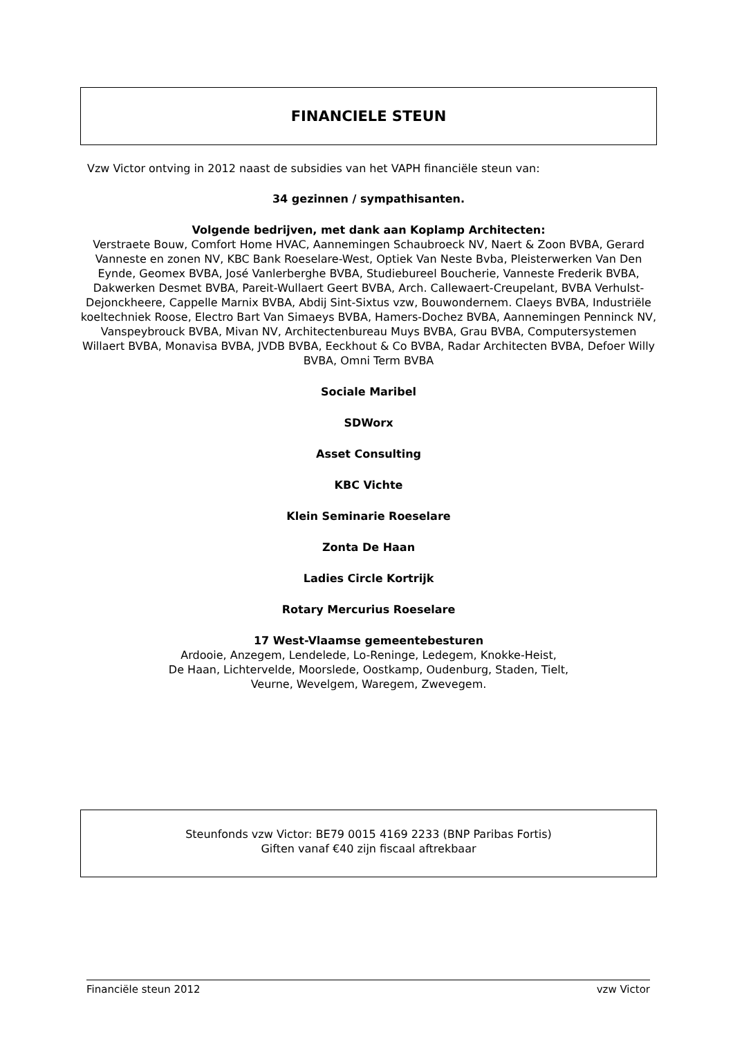FINANCIELE STEUN
Vzw Victor ontving in 2012 naast de subsidies van het VAPH financiële steun van:
34 gezinnen / sympathisanten.
Volgende bedrijven, met dank aan Koplamp Architecten:
Verstraete Bouw, Comfort Home HVAC, Aannemingen Schaubroeck NV, Naert & Zoon BVBA, Gerard Vanneste en zonen NV, KBC Bank Roeselare-West, Optiek Van Neste Bvba, Pleisterwerken Van Den Eynde, Geomex BVBA, José Vanlerberghe BVBA, Studiebureel Boucherie, Vanneste Frederik BVBA, Dakwerken Desmet BVBA, Pareit-Wullaert Geert BVBA, Arch. Callewaert-Creupelant, BVBA Verhulst-Dejonckheere, Cappelle Marnix BVBA, Abdij Sint-Sixtus vzw, Bouwondernem. Claeys BVBA, Industriële koeltechniek Roose, Electro Bart Van Simaeys BVBA, Hamers-Dochez BVBA, Aannemingen Penninck NV, Vanspeybrouck BVBA, Mivan NV, Architectenbureau Muys BVBA, Grau BVBA, Computersystemen Willaert BVBA, Monavisa BVBA, JVDB BVBA, Eeckhout & Co BVBA, Radar Architecten BVBA, Defoer Willy BVBA, Omni Term BVBA
Sociale Maribel
SDWorx
Asset Consulting
KBC Vichte
Klein Seminarie Roeselare
Zonta De Haan
Ladies Circle Kortrijk
Rotary Mercurius Roeselare
17 West-Vlaamse gemeentebesturen
Ardooie, Anzegem, Lendelede, Lo-Reninge, Ledegem, Knokke-Heist,
De Haan, Lichtervelde, Moorslede, Oostkamp, Oudenburg, Staden, Tielt,
Veurne, Wevelgem, Waregem, Zwevegem.
Steunfonds vzw Victor: BE79 0015 4169 2233 (BNP Paribas Fortis)
Giften vanaf €40 zijn fiscaal aftrekbaar
Financiële steun 2012 vzw Victor